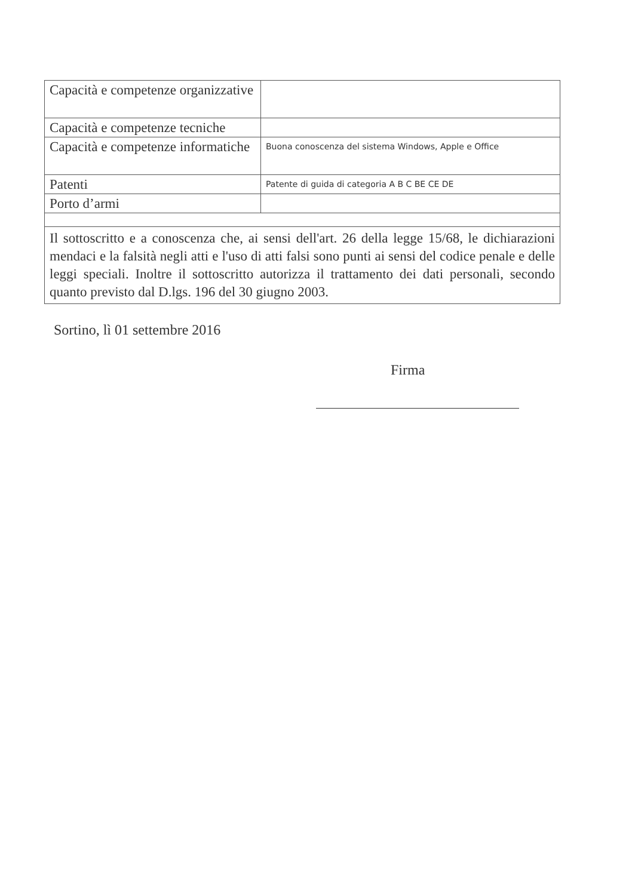| Capacità e competenze organizzative | |
| Capacità e competenze tecniche | |
| Capacità e competenze informatiche | Buona conoscenza del sistema Windows, Apple e Office |
| Patenti | Patente di guida di categoria A B C BE CE DE |
| Porto d’armi | |
| Il sottoscritto e a conoscenza che, ai sensi dell'art. 26 della legge 15/68, le dichiarazioni mendaci e la falsità negli atti e l'uso di atti falsi sono punti ai sensi del codice penale e delle leggi speciali. Inoltre il sottoscritto autorizza il trattamento dei dati personali, secondo quanto previsto dal D.lgs. 196 del 30 giugno 2003. | |
Sortino, lì 01 settembre 2016
Firma